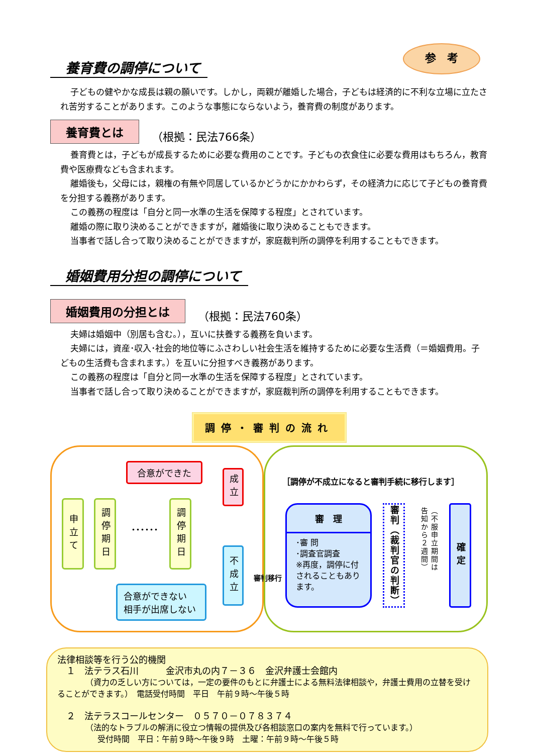参　考
養育費の調停について
子どもの健やかな成長は親の願いです。しかし，両親が離婚した場合，子どもは経済的に不利な立場に立たされ苦労することがあります。このような事態にならないよう，養育費の制度があります。
養育費とは （根拠：民法766条）
養育費とは，子どもが成長するために必要な費用のことです。子どもの衣食住に必要な費用はもちろん，教育費や医療費なども含まれます。
離婚後も，父母には，親権の有無や同居しているかどうかにかかわらず，その経済力に応じて子どもの養育費を分担する義務があります。
この義務の程度は「自分と同一水準の生活を保障する程度」とされています。
離婚の際に取り決めることができますが，離婚後に取り決めることもできます。
当事者で話し合って取り決めることができますが，家庭裁判所の調停を利用することもできます。
婚姻費用分担の調停について
婚姻費用の分担とは （根拠：民法760条）
夫婦は婚姻中（別居も含む。），互いに扶養する義務を負います。
夫婦には，資産･収入･社会的地位等にふさわしい社会生活を維持するために必要な生活費（＝婚姻費用。子どもの生活費も含まれます。）を互いに分担すべき義務があります。
この義務の程度は「自分と同一水準の生活を保障する程度」とされています。
当事者で話し合って取り決めることができますが，家庭裁判所の調停を利用することもできます。
調停・審判の流れ
合意ができた
成立
申立て
調停期日
･･････
調停期日
不成立
合意ができない
相手が出席しない
審判移行
［調停が不成立になると審判手続に移行します］
審　理
･審 問
･調査官調査
※再度，調停に付されることもあります。
審判（裁判官の判断）
（不服申立期間は告知から２週間）
確定
法律相談等を行う公的機関
　１　法テラス石川　　　金沢市丸の内７－３６　金沢弁護士会館内
　　　　（資力の乏しい方については，一定の要件のもとに弁護士による無料法律相談や，弁護士費用の立替を受けることができます。）　電話受付時間　平日　午前９時～午後５時
　２　法テラスコールセンター　０５７０－０７８３７４
　　　　（法的なトラブルの解消に役立つ情報の提供及び各相談窓口の案内を無料で行っています。）
　　　　　受付時間　平日：午前９時～午後９時　土曜：午前９時～午後５時